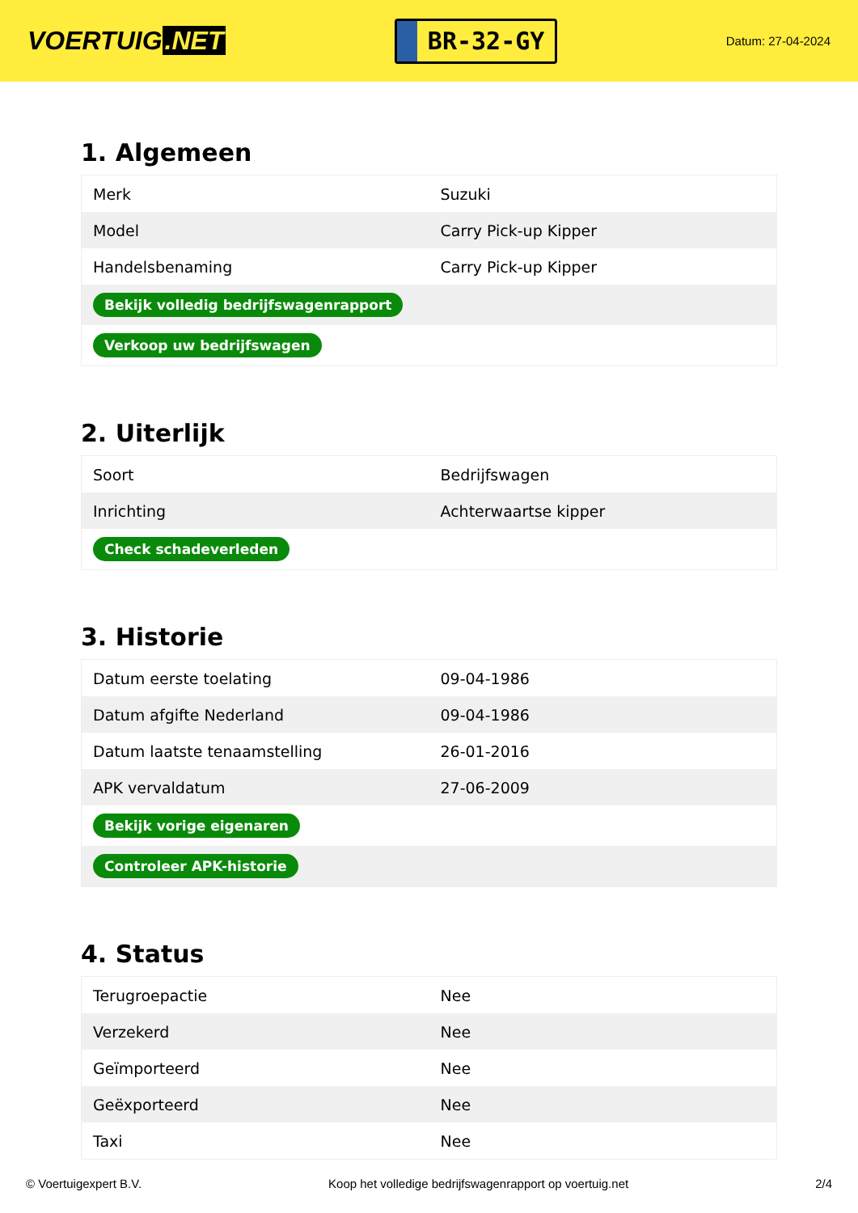VOERTUIG.NET
BR-32-GY
Datum: 27-04-2024
1. Algemeen
| Merk | Suzuki |
| Model | Carry Pick-up Kipper |
| Handelsbenaming | Carry Pick-up Kipper |
| Bekijk volledig bedrijfswagenrapport | |
| Verkoop uw bedrijfswagen | |
2. Uiterlijk
| Soort | Bedrijfswagen |
| Inrichting | Achterwaartse kipper |
| Check schadeverleden | |
3. Historie
| Datum eerste toelating | 09-04-1986 |
| Datum afgifte Nederland | 09-04-1986 |
| Datum laatste tenaamstelling | 26-01-2016 |
| APK vervaldatum | 27-06-2009 |
| Bekijk vorige eigenaren | |
| Controleer APK-historie | |
4. Status
| Terugroepactie | Nee |
| Verzekerd | Nee |
| Geïmporteerd | Nee |
| Geëxporteerd | Nee |
| Taxi | Nee |
© Voertuigexpert B.V. Koop het volledige bedrijfswagenrapport op voertuig.net 2/4